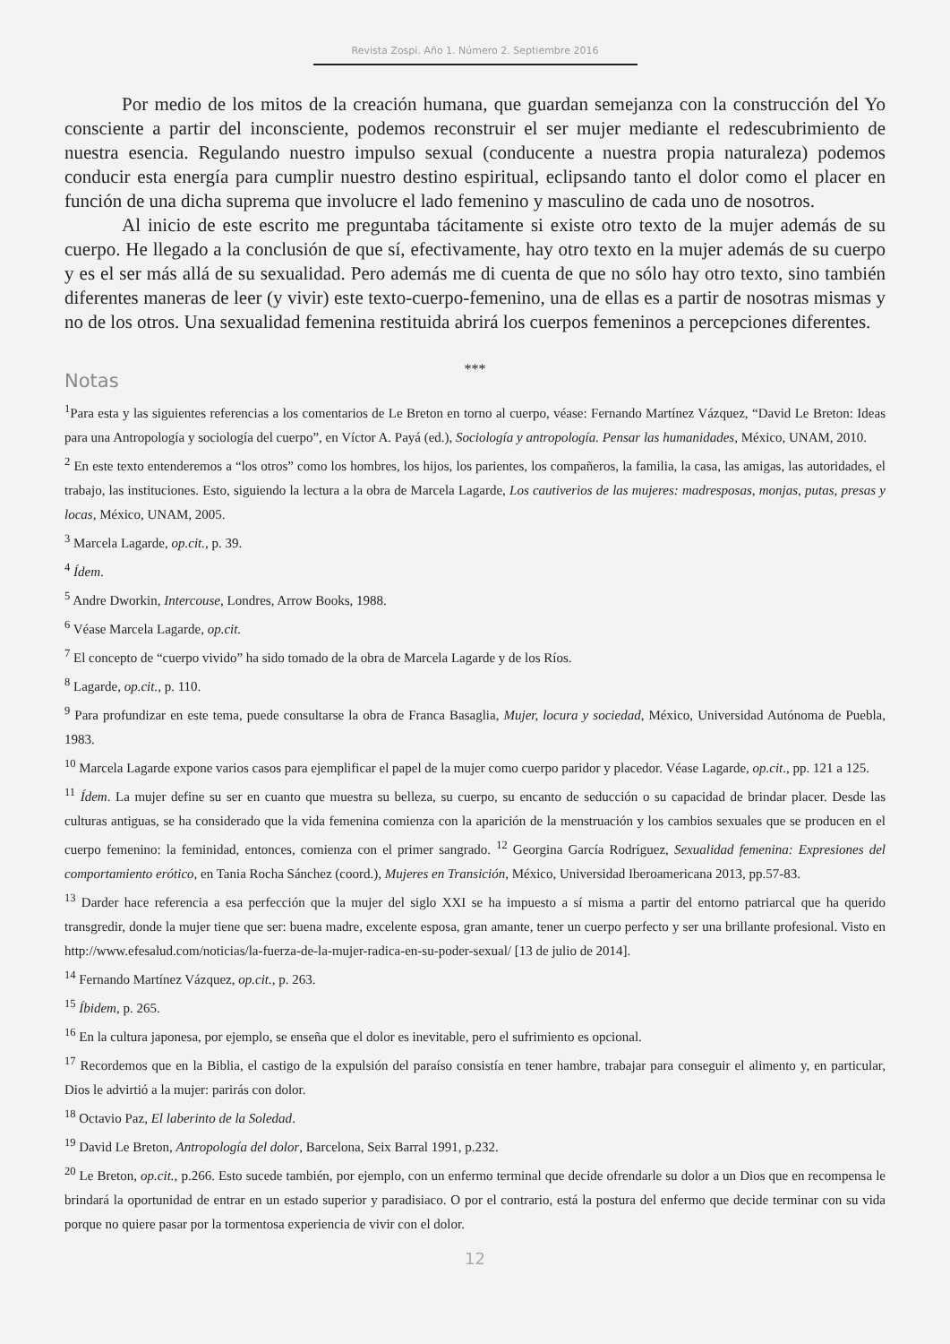Revista Zospi. Año 1. Número 2. Septiembre 2016
Por medio de los mitos de la creación humana, que guardan semejanza con la construcción del Yo consciente a partir del inconsciente, podemos reconstruir el ser mujer mediante el redescubrimiento de nuestra esencia. Regulando nuestro impulso sexual (conducente a nuestra propia naturaleza) podemos conducir esta energía para cumplir nuestro destino espiritual, eclipsando tanto el dolor como el placer en función de una dicha suprema que involucre el lado femenino y masculino de cada uno de nosotros.
Al inicio de este escrito me preguntaba tácitamente si existe otro texto de la mujer además de su cuerpo. He llegado a la conclusión de que sí, efectivamente, hay otro texto en la mujer además de su cuerpo y es el ser más allá de su sexualidad. Pero además me di cuenta de que no sólo hay otro texto, sino también diferentes maneras de leer (y vivir) este texto-cuerpo-femenino, una de ellas es a partir de nosotras mismas y no de los otros. Una sexualidad femenina restituida abrirá los cuerpos femeninos a percepciones diferentes.
***
Notas
<sup>1</sup> Para esta y las siguientes referencias a los comentarios de Le Breton en torno al cuerpo, véase: Fernando Martínez Vázquez, “David Le Breton: Ideas para una Antropología y sociología del cuerpo”, en Víctor A. Payá (ed.), Sociología y antropología. Pensar las humanidades, México, UNAM, 2010.
<sup>2</sup> En este texto entenderemos a “los otros” como los hombres, los hijos, los parientes, los compañeros, la familia, la casa, las amigas, las autoridades, el trabajo, las instituciones. Esto, siguiendo la lectura a la obra de Marcela Lagarde, Los cautiverios de las mujeres: madresposas, monjas, putas, presas y locas, México, UNAM, 2005.
<sup>3</sup> Marcela Lagarde, op.cit., p. 39.
<sup>4</sup> Ídem.
<sup>5</sup> Andre Dworkin, Intercouse, Londres, Arrow Books, 1988.
<sup>6</sup> Véase Marcela Lagarde, op.cit.
<sup>7</sup> El concepto de “cuerpo vivido” ha sido tomado de la obra de Marcela Lagarde y de los Ríos.
<sup>8</sup> Lagarde, op.cit., p. 110.
<sup>9</sup> Para profundizar en este tema, puede consultarse la obra de Franca Basaglia, Mujer, locura y sociedad, México, Universidad Autónoma de Puebla, 1983.
<sup>10</sup> Marcela Lagarde expone varios casos para ejemplificar el papel de la mujer como cuerpo paridor y placedor. Véase Lagarde, op.cit., pp. 121 a 125.
<sup>11</sup> Ídem. La mujer define su ser en cuanto que muestra su belleza, su cuerpo, su encanto de seducción o su capacidad de brindar placer. Desde las culturas antiguas, se ha considerado que la vida femenina comienza con la aparición de la menstruación y los cambios sexuales que se producen en el cuerpo femenino: la feminidad, entonces, comienza con el primer sangrado. <sup>12</sup> Georgina García Rodríguez, Sexualidad femenina: Expresiones del comportamiento erótico, en Tania Rocha Sánchez (coord.), Mujeres en Transición, México, Universidad Iberoamericana 2013, pp.57-83.
<sup>13</sup> Darder hace referencia a esa perfección que la mujer del siglo XXI se ha impuesto a sí misma a partir del entorno patriarcal que ha querido transgredir, donde la mujer tiene que ser: buena madre, excelente esposa, gran amante, tener un cuerpo perfecto y ser una brillante profesional. Visto en http://www.efesalud.com/noticias/la-fuerza-de-la-mujer-radica-en-su-poder-sexual/ [13 de julio de 2014].
<sup>14</sup> Fernando Martínez Vázquez, op.cit., p. 263.
<sup>15</sup> Íbidem, p. 265.
<sup>16</sup> En la cultura japonesa, por ejemplo, se enseña que el dolor es inevitable, pero el sufrimiento es opcional.
<sup>17</sup> Recordemos que en la Biblia, el castigo de la expulsión del paraíso consistía en tener hambre, trabajar para conseguir el alimento y, en particular, Dios le advirtió a la mujer: parirás con dolor.
<sup>18</sup> Octavio Paz, El laberinto de la Soledad.
<sup>19</sup> David Le Breton, Antropología del dolor, Barcelona, Seix Barral 1991, p.232.
<sup>20</sup> Le Breton, op.cit., p.266. Esto sucede también, por ejemplo, con un enfermo terminal que decide ofrendarle su dolor a un Dios que en recompensa le brindará la oportunidad de entrar en un estado superior y paradisiaco. O por el contrario, está la postura del enfermo que decide terminar con su vida porque no quiere pasar por la tormentosa experiencia de vivir con el dolor.
12